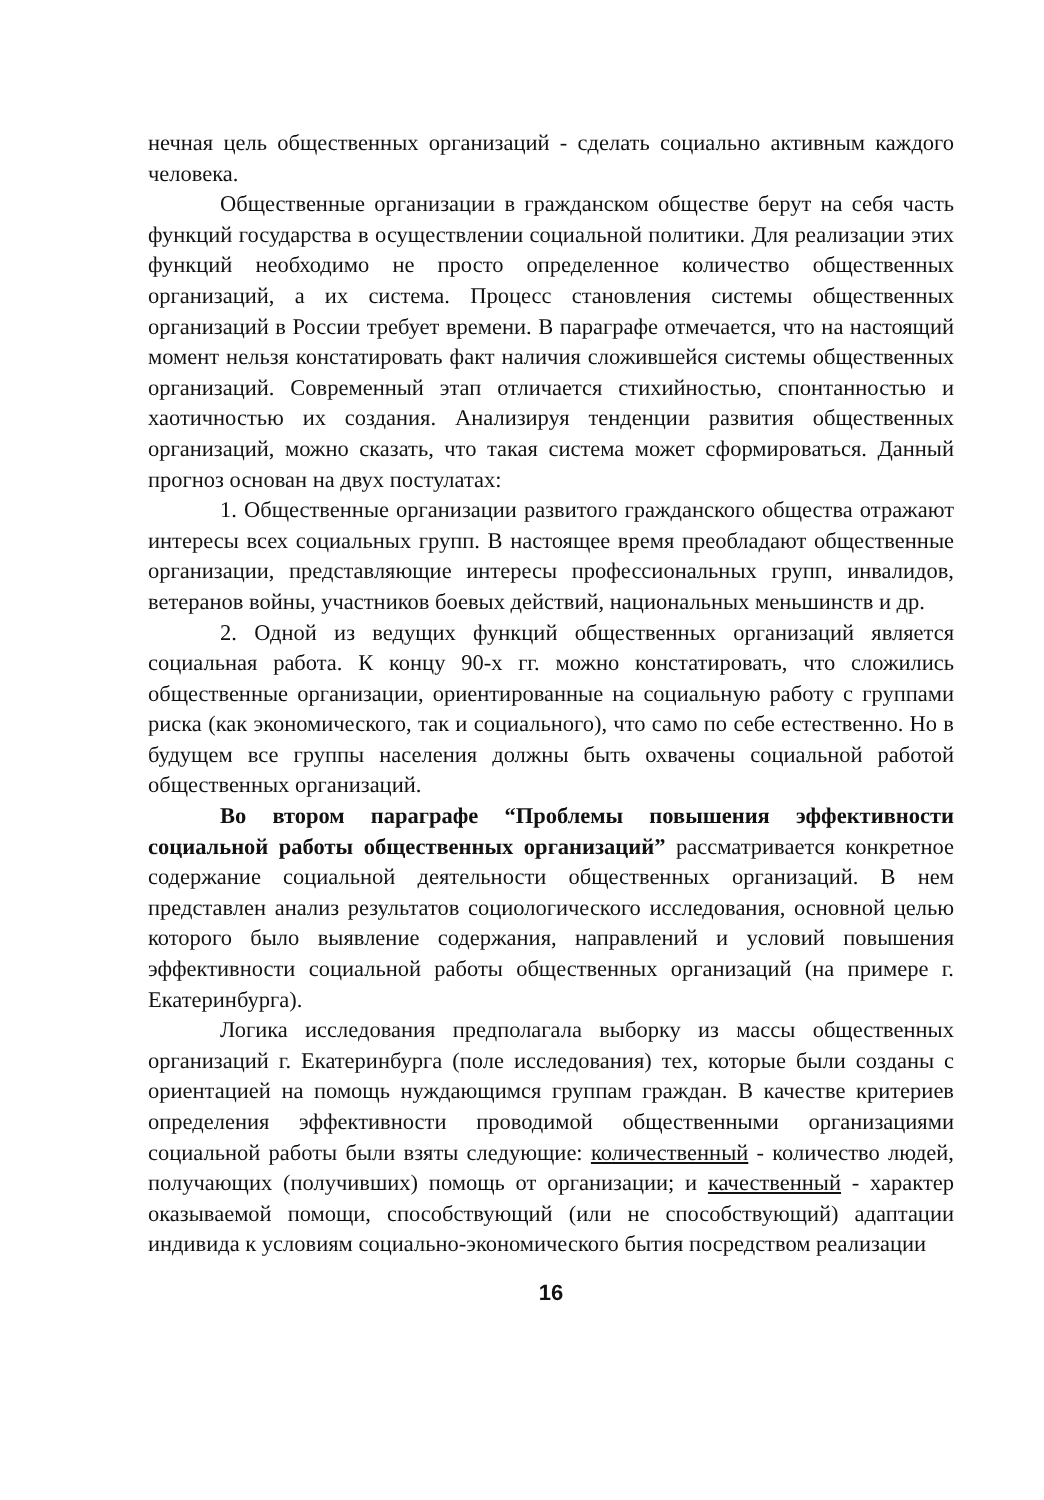нечная цель общественных организаций - сделать социально активным каждого человека.
Общественные организации в гражданском обществе берут на себя часть функций государства в осуществлении социальной политики. Для реализации этих функций необходимо не просто определенное количество общественных организаций, а их система. Процесс становления системы общественных организаций в России требует времени. В параграфе отмечается, что на настоящий момент нельзя констатировать факт наличия сложившейся системы общественных организаций. Современный этап отличается стихийностью, спонтанностью и хаотичностью их создания. Анализируя тенденции развития общественных организаций, можно сказать, что такая система может сформироваться. Данный прогноз основан на двух постулатах:
1. Общественные организации развитого гражданского общества отражают интересы всех социальных групп. В настоящее время преобладают общественные организации, представляющие интересы профессиональных групп, инвалидов, ветеранов войны, участников боевых действий, национальных меньшинств и др.
2. Одной из ведущих функций общественных организаций является социальная работа. К концу 90-х гг. можно констатировать, что сложились общественные организации, ориентированные на социальную работу с группами риска (как экономического, так и социального), что само по себе естественно. Но в будущем все группы населения должны быть охвачены социальной работой общественных организаций.
Во втором параграфе “Проблемы повышения эффективности социальной работы общественных организаций” рассматривается конкретное содержание социальной деятельности общественных организаций. В нем представлен анализ результатов социологического исследования, основной целью которого было выявление содержания, направлений и условий повышения эффективности социальной работы общественных организаций (на примере г. Екатеринбурга).
Логика исследования предполагала выборку из массы общественных организаций г. Екатеринбурга (поле исследования) тех, которые были созданы с ориентацией на помощь нуждающимся группам граждан. В качестве критериев определения эффективности проводимой общественными организациями социальной работы были взяты следующие: количественный - количество людей, получающих (получивших) помощь от организации; и качественный - характер оказываемой помощи, способствующий (или не способствующий) адаптации индивида к условиям социально-экономического бытия посредством реализации
16